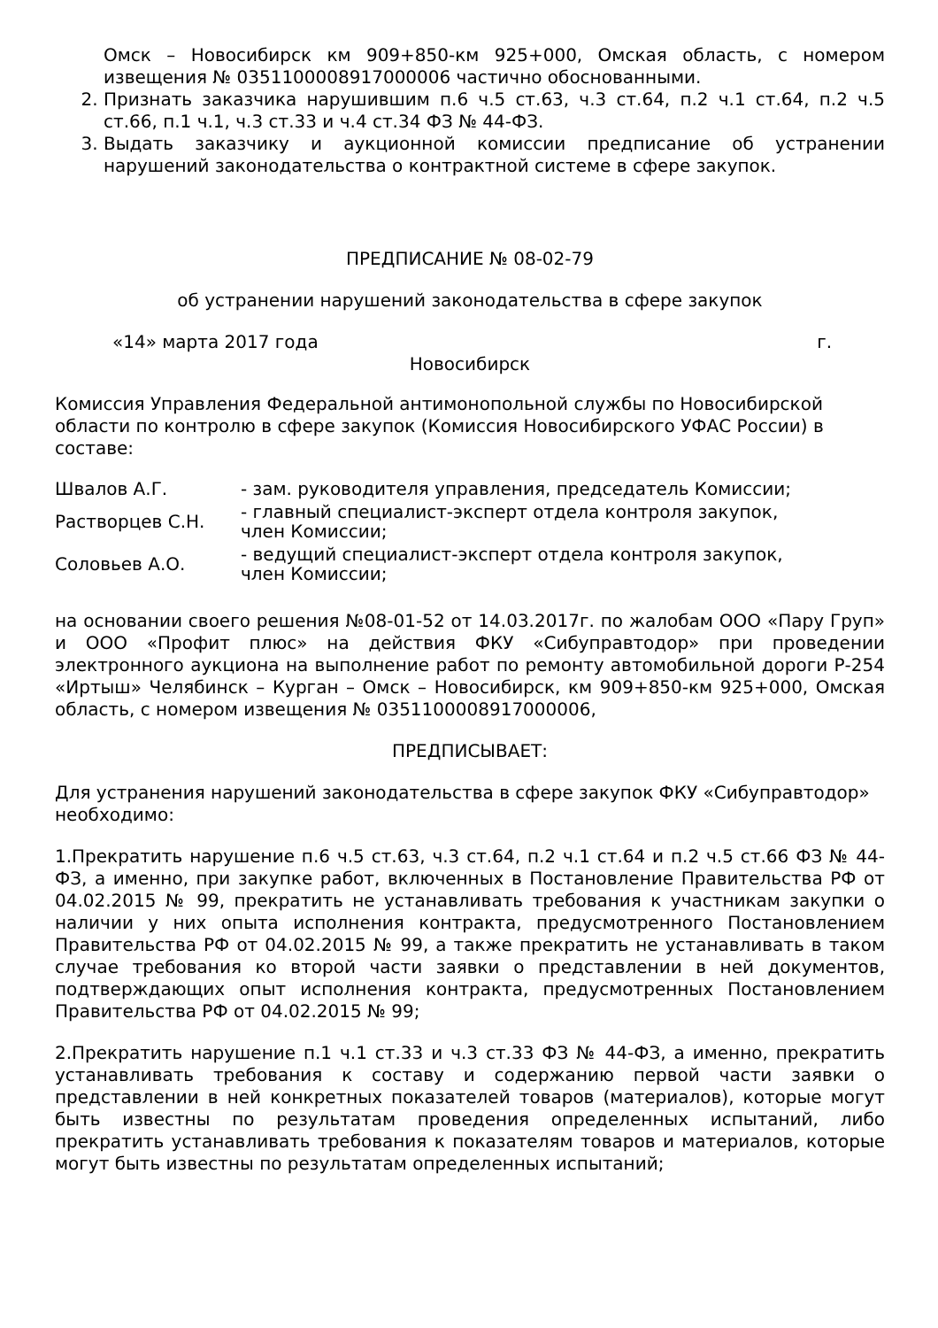Омск – Новосибирск км 909+850-км 925+000, Омская область, с номером извещения № 0351100008917000006 частично обоснованными.
2. Признать заказчика нарушившим п.6 ч.5 ст.63, ч.3 ст.64, п.2 ч.1 ст.64, п.2 ч.5 ст.66, п.1 ч.1, ч.3 ст.33 и ч.4 ст.34 ФЗ № 44-ФЗ.
3. Выдать заказчику и аукционной комиссии предписание об устранении нарушений законодательства о контрактной системе в сфере закупок.
ПРЕДПИСАНИЕ № 08-02-79
об устранении нарушений законодательства в сфере закупок
«14» марта 2017 года г.
Новосибирск
Комиссия Управления Федеральной антимонопольной службы по Новосибирской области по контролю в сфере закупок (Комиссия Новосибирского УФАС России) в составе:
| Швалов А.Г. | - зам. руководителя управления, председатель Комиссии; |
| Растворцев С.Н. | - главный специалист-эксперт отдела контроля закупок, член Комиссии; |
| Соловьев А.О. | - ведущий специалист-эксперт отдела контроля закупок, член Комиссии; |
на основании своего решения №08-01-52 от 14.03.2017г. по жалобам ООО «Пару Груп» и ООО «Профит плюс» на действия ФКУ «Сибуправтодор» при проведении электронного аукциона на выполнение работ по ремонту автомобильной дороги Р-254 «Иртыш» Челябинск – Курган – Омск – Новосибирск, км 909+850-км 925+000, Омская область, с номером извещения № 0351100008917000006,
ПРЕДПИСЫВАЕТ:
Для устранения нарушений законодательства в сфере закупок ФКУ «Сибуправтодор» необходимо:
1.Прекратить нарушение п.6 ч.5 ст.63, ч.3 ст.64, п.2 ч.1 ст.64 и п.2 ч.5 ст.66 ФЗ № 44-ФЗ, а именно, при закупке работ, включенных в Постановление Правительства РФ от 04.02.2015 № 99, прекратить не устанавливать требования к участникам закупки о наличии у них опыта исполнения контракта, предусмотренного Постановлением Правительства РФ от 04.02.2015 № 99, а также прекратить не устанавливать в таком случае требования ко второй части заявки о представлении в ней документов, подтверждающих опыт исполнения контракта, предусмотренных Постановлением Правительства РФ от 04.02.2015 № 99;
2.Прекратить нарушение п.1 ч.1 ст.33 и ч.3 ст.33 ФЗ № 44-ФЗ, а именно, прекратить устанавливать требования к составу и содержанию первой части заявки о представлении в ней конкретных показателей товаров (материалов), которые могут быть известны по результатам проведения определенных испытаний, либо прекратить устанавливать требования к показателям товаров и материалов, которые могут быть известны по результатам определенных испытаний;